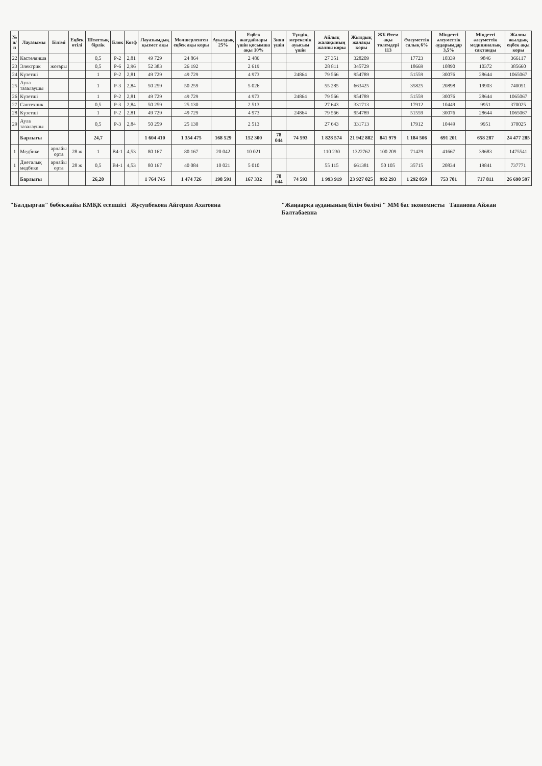| № п/п | Лауазымы | Білімі | Еңбек өтілі | Штаттық бірлік | Блок | Коэф | Лауазымдық қызмет ақы | Мөлшерленген еңбек ақы коры | Ауылдық 25% | Еңбек жағдайлары үшін қосымша ақы 10% | Зиян үшін | Түндік, мерекелік ауысым үшін | Айлық жалақының жалпы коры | Жылдық жалақы коры | ЖБ Өтем ақы төлемдері 113 | Әлеуметтік салық 6% | Міндетті әлеуметтік аударымдар 3,5% | Міндетті әлеуметтік медициналық сақтанды | Жалпы жылдық еңбек ақы коры |
| --- | --- | --- | --- | --- | --- | --- | --- | --- | --- | --- | --- | --- | --- | --- | --- | --- | --- | --- | --- |
| 22 | Кастелянша | | | 0,5 | Р-2 | 2,81 | 49 729 | 24 864 | | 2 486 | | | 27 351 | 328209 | | 17723 | 10339 | 9846 | 366117 |
| 23 | Электрик | жоғары | | 0,5 | Р-6 | 2,96 | 52 383 | 26 192 | | 2 619 | | | 28 811 | 345729 | | 18669 | 10890 | 10372 | 385660 |
| 24 | Күзетші | | | 1 | Р-2 | 2,81 | 49 729 | 49 729 | | 4 973 | | 24864 | 79 566 | 954789 | | 51559 | 30076 | 28644 | 1065067 |
| 25 | Аула тазалаушы | | | 1 | Р-3 | 2,84 | 50 259 | 50 259 | | 5 026 | | | 55 285 | 663425 | | 35825 | 20898 | 19903 | 740051 |
| 26 | Күзетші | | | 1 | Р-2 | 2,81 | 49 729 | 49 729 | | 4 973 | | 24864 | 79 566 | 954789 | | 51559 | 30076 | 28644 | 1065067 |
| 27 | Сантехник | | | 0,5 | Р-3 | 2,84 | 50 259 | 25 130 | | 2 513 | | | 27 643 | 331713 | | 17912 | 10449 | 9951 | 370025 |
| 28 | Күзетші | | | 1 | Р-2 | 2,81 | 49 729 | 49 729 | | 4 973 | | 24864 | 79 566 | 954789 | | 51559 | 30076 | 28644 | 1065067 |
| 29 | Аула тазалаушы | | | 0,5 | Р-3 | 2,84 | 50 259 | 25 130 | | 2 513 | | | 27 643 | 331713 | | 17912 | 10449 | 9951 | 370025 |
| | Барлығы | | | 24,7 | | | 1 604 410 | 1 354 475 | 168 529 | 152 300 | 78 044 | 74 593 | 1 828 574 | 21 942 882 | 841 979 | 1 184 506 | 691 201 | 658 287 | 24 477 285 |
| 1 | Медбике | арнайы орта | 28 ж | 1 | В4-1 | 4,53 | 80 167 | 80 167 | 20 042 | 10 021 | | | 110 230 | 1322762 | 100 209 | 71429 | 41667 | 39683 | 1475541 |
| 1 | Диеталық медбике | арнайы орта | 28 ж | 0,5 | В4-1 | 4,53 | 80 167 | 40 084 | 10 021 | 5 010 | | | 55 115 | 661381 | 50 105 | 35715 | 20834 | 19841 | 737771 |
| | Барлығы | | | 26,20 | | | 1 764 745 | 1 474 726 | 198 591 | 167 332 | 78 044 | 74 593 | 1 993 919 | 23 927 025 | 992 293 | 1 292 059 | 753 701 | 717 811 | 26 690 597 |
"Балдырған" бөбекжайы КМҚК есепшісі Жусупбекова Айгерим Ахатовна
"Жаңаарқа ауданының білім бөлімі " ММ бас экономисты Тапанова Айжан Балтабаевна